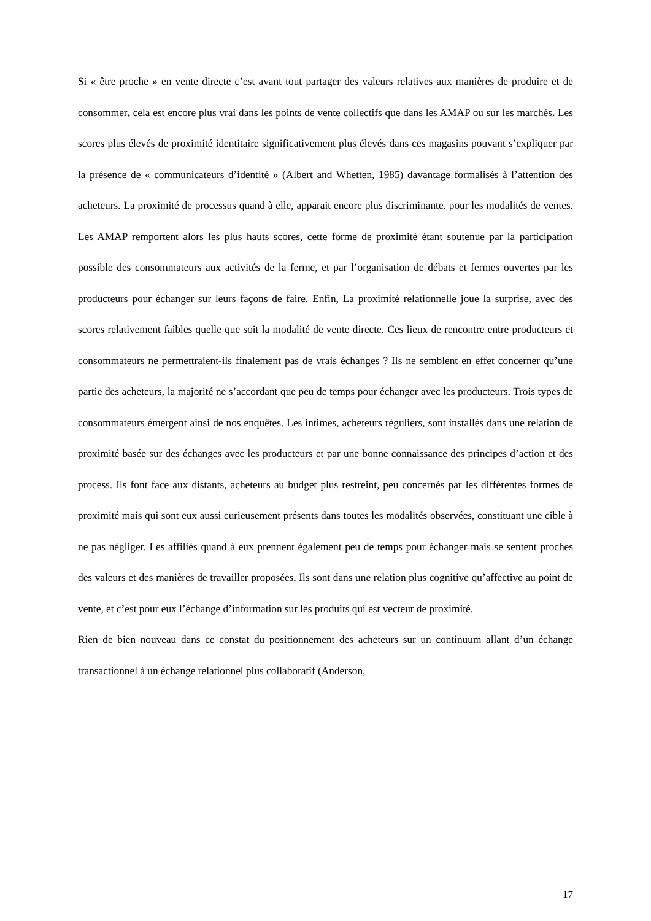Si « être proche » en vente directe c’est avant tout partager des valeurs relatives aux manières de produire et de consommer, cela est encore plus vrai dans les points de vente collectifs que dans les AMAP ou sur les marchés. Les scores plus élevés de proximité identitaire significativement plus élevés dans ces magasins pouvant s’expliquer par la présence de « communicateurs d’identité » (Albert and Whetten, 1985) davantage formalisés à l’attention des acheteurs. La proximité de processus quand à elle, apparait encore plus discriminante. pour les modalités de ventes. Les AMAP remportent alors les plus hauts scores, cette forme de proximité étant soutenue par la participation possible des consommateurs aux activités de la ferme, et par l’organisation de débats et fermes ouvertes par les producteurs pour échanger sur leurs façons de faire. Enfin, La proximité relationnelle joue la surprise, avec des scores relativement faibles quelle que soit la modalité de vente directe. Ces lieux de rencontre entre producteurs et consommateurs ne permettraient-ils finalement pas de vrais échanges ? Ils ne semblent en effet concerner qu’une partie des acheteurs, la majorité ne s’accordant que peu de temps pour échanger avec les producteurs. Trois types de consommateurs émergent ainsi de nos enquêtes. Les intimes, acheteurs réguliers, sont installés dans une relation de proximité basée sur des échanges avec les producteurs et par une bonne connaissance des principes d’action et des process. Ils font face aux distants, acheteurs au budget plus restreint, peu concernés par les différentes formes de proximité mais qui sont eux aussi curieusement présents dans toutes les modalités observées, constituant une cible à ne pas négliger. Les affiliés quand à eux prennent également peu de temps pour échanger mais se sentent proches des valeurs et des manières de travailler proposées. Ils sont dans une relation plus cognitive qu’affective au point de vente, et c’est pour eux l’échange d’information sur les produits qui est vecteur de proximité.
Rien de bien nouveau dans ce constat du positionnement des acheteurs sur un continuum allant d’un échange transactionnel à un échange relationnel plus collaboratif (Anderson,
17